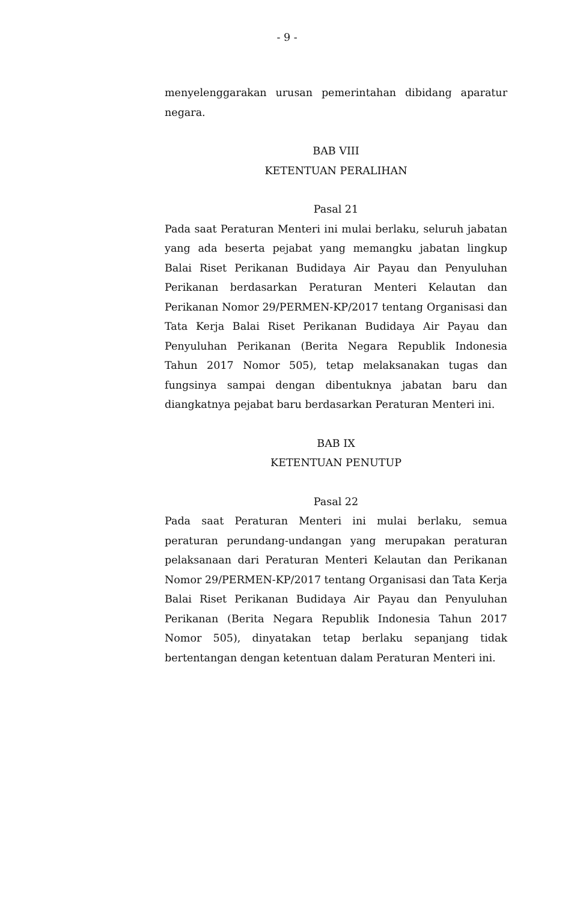- 9 -
menyelenggarakan urusan pemerintahan dibidang aparatur negara.
BAB VIII
KETENTUAN PERALIHAN
Pasal 21
Pada saat Peraturan Menteri ini mulai berlaku, seluruh jabatan yang ada beserta pejabat yang memangku jabatan lingkup Balai Riset Perikanan Budidaya Air Payau dan Penyuluhan Perikanan berdasarkan Peraturan Menteri Kelautan dan Perikanan Nomor 29/PERMEN-KP/2017 tentang Organisasi dan Tata Kerja Balai Riset Perikanan Budidaya Air Payau dan Penyuluhan Perikanan (Berita Negara Republik Indonesia Tahun 2017 Nomor 505), tetap melaksanakan tugas dan fungsinya sampai dengan dibentuknya jabatan baru dan diangkatnya pejabat baru berdasarkan Peraturan Menteri ini.
BAB IX
KETENTUAN PENUTUP
Pasal 22
Pada saat Peraturan Menteri ini mulai berlaku, semua peraturan perundang-undangan yang merupakan peraturan pelaksanaan dari Peraturan Menteri Kelautan dan Perikanan Nomor 29/PERMEN-KP/2017 tentang Organisasi dan Tata Kerja Balai Riset Perikanan Budidaya Air Payau dan Penyuluhan Perikanan (Berita Negara Republik Indonesia Tahun 2017 Nomor 505), dinyatakan tetap berlaku sepanjang tidak bertentangan dengan ketentuan dalam Peraturan Menteri ini.